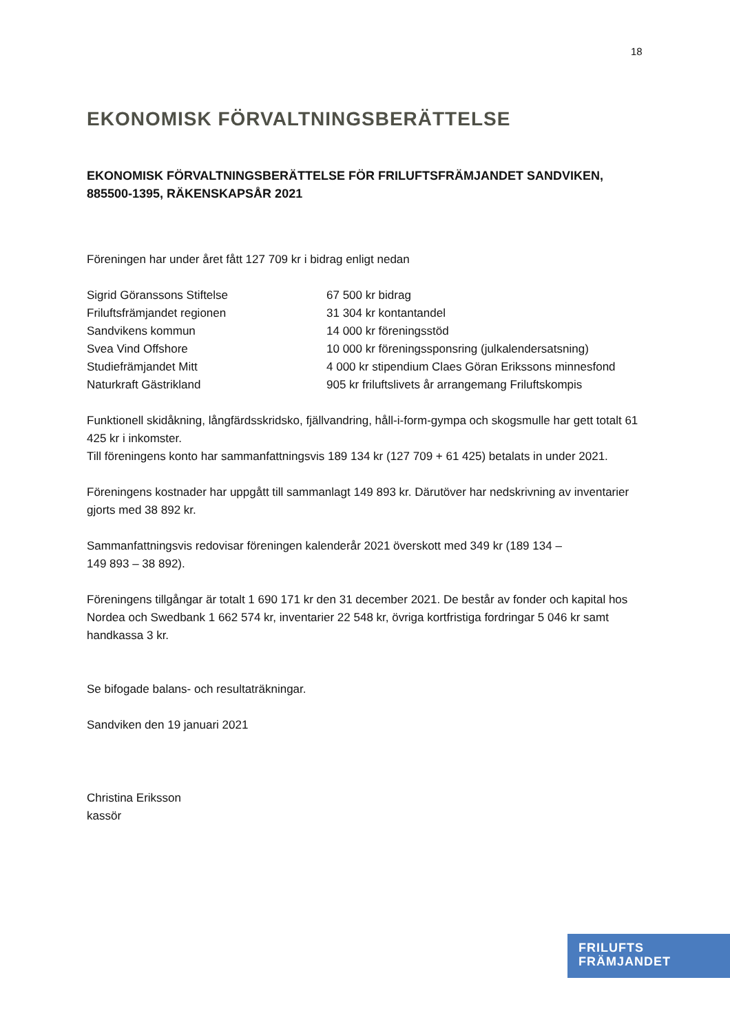18
EKONOMISK FÖRVALTNINGSBERÄTTELSE
EKONOMISK FÖRVALTNINGSBERÄTTELSE FÖR FRILUFTSFRÄMJANDET SANDVIKEN, 885500-1395, RÄKENSKAPSÅR 2021
Föreningen har under året fått 127 709 kr i bidrag enligt nedan
| Sigrid Göranssons Stiftelse | 67 500 kr bidrag |
| Friluftsfrämjandet regionen | 31 304 kr kontantandel |
| Sandvikens kommun | 14 000 kr föreningsstöd |
| Svea Vind Offshore | 10 000 kr föreningssponsring (julkalendersatsning) |
| Studiefrämjandet Mitt | 4 000 kr stipendium Claes Göran Erikssons minnesfond |
| Naturkraft Gästrikland | 905 kr friluftslivets år arrangemang Friluftskompis |
Funktionell skidåkning, långfärdsskridsko, fjällvandring, håll-i-form-gympa och skogsmulle har gett totalt 61 425 kr i inkomster.
Till föreningens konto har sammanfattningsvis 189 134 kr (127 709 + 61 425) betalats in under 2021.
Föreningens kostnader har uppgått till sammanlagt 149 893 kr. Därutöver har nedskrivning av inventarier gjorts med 38 892 kr.
Sammanfattningsvis redovisar föreningen kalenderår 2021 överskott med 349 kr (189 134 –
149 893 – 38 892).
Föreningens tillgångar är totalt 1 690 171 kr den 31 december 2021. De består av fonder och kapital hos Nordea och Swedbank 1 662 574 kr, inventarier 22 548 kr, övriga kortfristiga fordringar 5 046 kr samt handkassa 3 kr.
Se bifogade balans- och resultaträkningar.
Sandviken den 19 januari 2021
Christina Eriksson
kassör
FRILUFTS
FRÄMJANDET